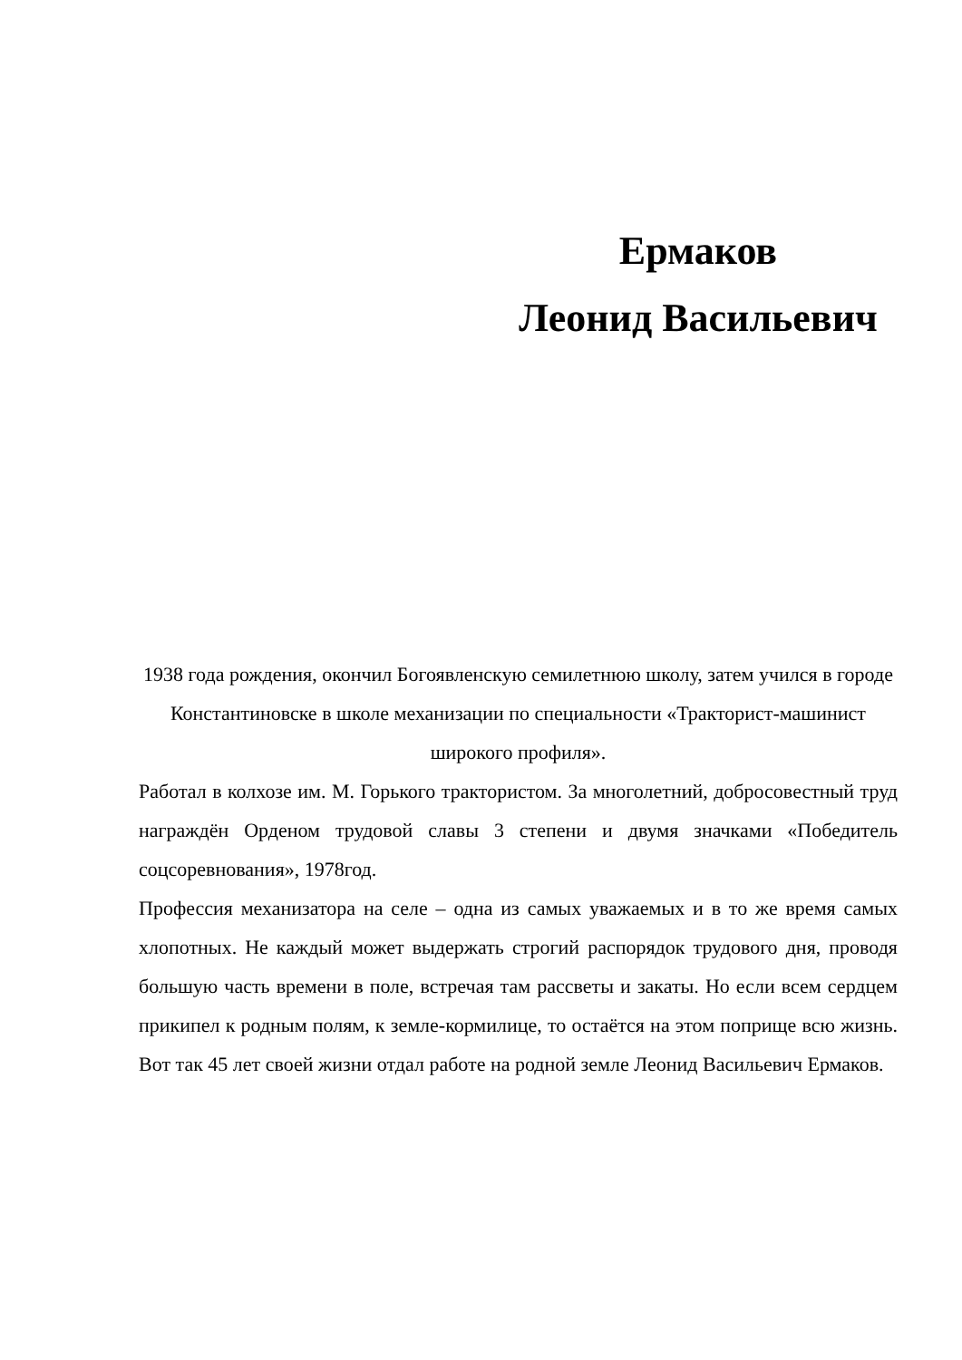Ермаков
Леонид Васильевич
1938 года рождения, окончил Богоявленскую семилетнюю школу, затем учился в городе Константиновске в школе механизации по специальности «Тракторист-машинист широкого профиля».
Работал в колхозе им. М. Горького трактористом. За многолетний, добросовестный труд награждён Орденом трудовой славы 3 степени и двумя значками «Победитель соцсоревнования», 1978год.
Профессия механизатора на селе – одна из самых уважаемых и в то же время самых хлопотных. Не каждый может выдержать строгий распорядок трудового дня, проводя большую часть времени в поле, встречая там рассветы и закаты. Но если всем сердцем прикипел к родным полям, к земле-кормилице, то остаётся на этом поприще всю жизнь. Вот так 45 лет своей жизни отдал работе на родной земле Леонид Васильевич Ермаков.